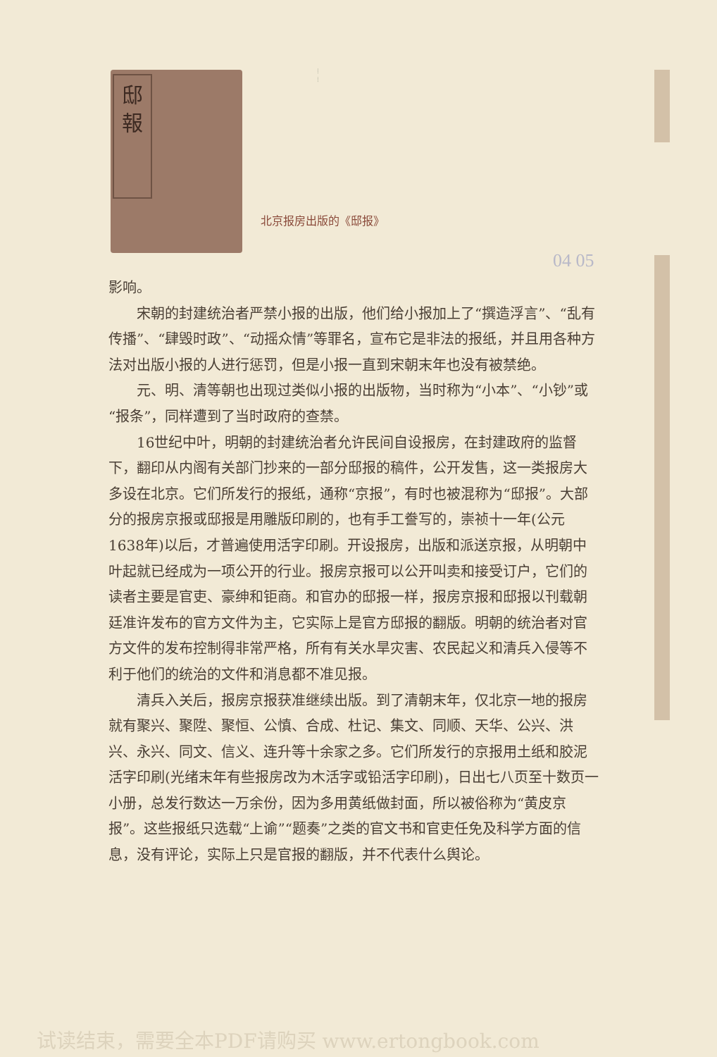邸
報
⁞
⁞
北京报房出版的《邸报》
04 05
影响。
宋朝的封建统治者严禁小报的出版，他们给小报加上了“撰造浮言”、“乱有传播”、“肆毁时政”、“动摇众情”等罪名，宣布它是非法的报纸，并且用各种方法对出版小报的人进行惩罚，但是小报一直到宋朝末年也没有被禁绝。
元、明、清等朝也出现过类似小报的出版物，当时称为“小本”、“小钞”或“报条”，同样遭到了当时政府的查禁。
16世纪中叶，明朝的封建统治者允许民间自设报房，在封建政府的监督下，翻印从内阁有关部门抄来的一部分邸报的稿件，公开发售，这一类报房大多设在北京。它们所发行的报纸，通称“京报”，有时也被混称为“邸报”。大部分的报房京报或邸报是用雕版印刷的，也有手工誊写的，崇祯十一年(公元1638年)以后，才普遍使用活字印刷。开设报房，出版和派送京报，从明朝中叶起就已经成为一项公开的行业。报房京报可以公开叫卖和接受订户，它们的读者主要是官吏、豪绅和钜商。和官办的邸报一样，报房京报和邸报以刊载朝廷准许发布的官方文件为主，它实际上是官方邸报的翻版。明朝的统治者对官方文件的发布控制得非常严格，所有有关水旱灾害、农民起义和清兵入侵等不利于他们的统治的文件和消息都不准见报。
清兵入关后，报房京报获准继续出版。到了清朝末年，仅北京一地的报房就有聚兴、聚陞、聚恒、公慎、合成、杜记、集文、同顺、天华、公兴、洪兴、永兴、同文、信义、连升等十余家之多。它们所发行的京报用土纸和胶泥活字印刷(光绪末年有些报房改为木活字或铅活字印刷)，日出七八页至十数页一小册，总发行数达一万余份，因为多用黄纸做封面，所以被俗称为“黄皮京报”。这些报纸只选载“上谕”“题奏”之类的官文书和官吏任免及科学方面的信息，没有评论，实际上只是官报的翻版，并不代表什么舆论。
试读结束，需要全本PDF请购买 www.ertongbook.com